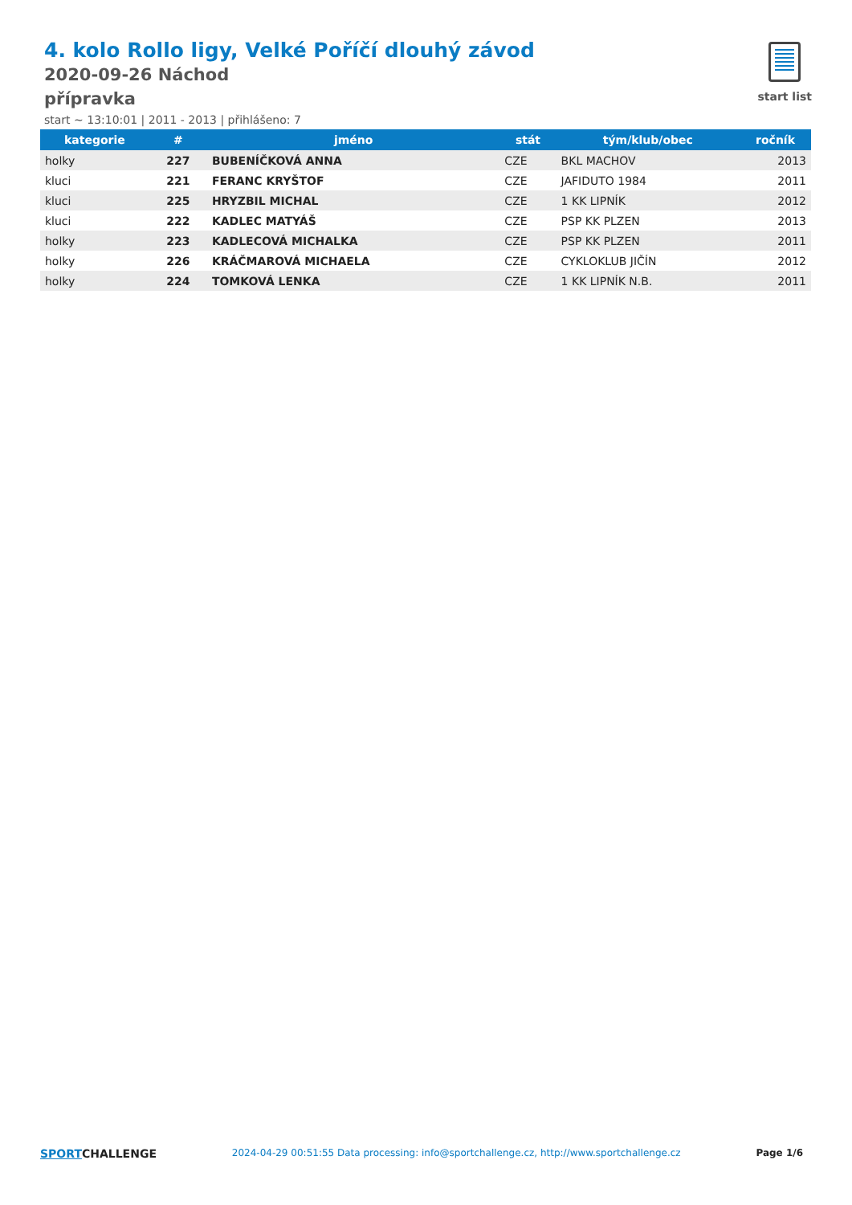4. kolo Rollo ligy, Velké Poříčí dlouhý závod
2020-09-26 Náchod
přípravka
start ~ 13:10:01 | 2011 - 2013 | přihlášeno: 7
start list
| kategorie | # | jméno | stát | tým/klub/obec | ročník |
| --- | --- | --- | --- | --- | --- |
| holky | 227 | BUBENÍČKOVÁ ANNA | CZE | BKL MACHOV | 2013 |
| kluci | 221 | FERANC KRYŠTOF | CZE | JAFIDUTO 1984 | 2011 |
| kluci | 225 | HRYZBIL MICHAL | CZE | 1 KK LIPNÍK | 2012 |
| kluci | 222 | KADLEC MATYÁŠ | CZE | PSP KK PLZEN | 2013 |
| holky | 223 | KADLECOVÁ MICHALKA | CZE | PSP KK PLZEN | 2011 |
| holky | 226 | KRÁČMAROVÁ MICHAELA | CZE | CYKLOKLUB JIČÍN | 2012 |
| holky | 224 | TOMKOVÁ LENKA | CZE | 1 KK LIPNÍK N.B. | 2011 |
SPORTCHALLENGE 2024-04-29 00:51:55 Data processing: info@sportchallenge.cz, http://www.sportchallenge.cz Page 1/6